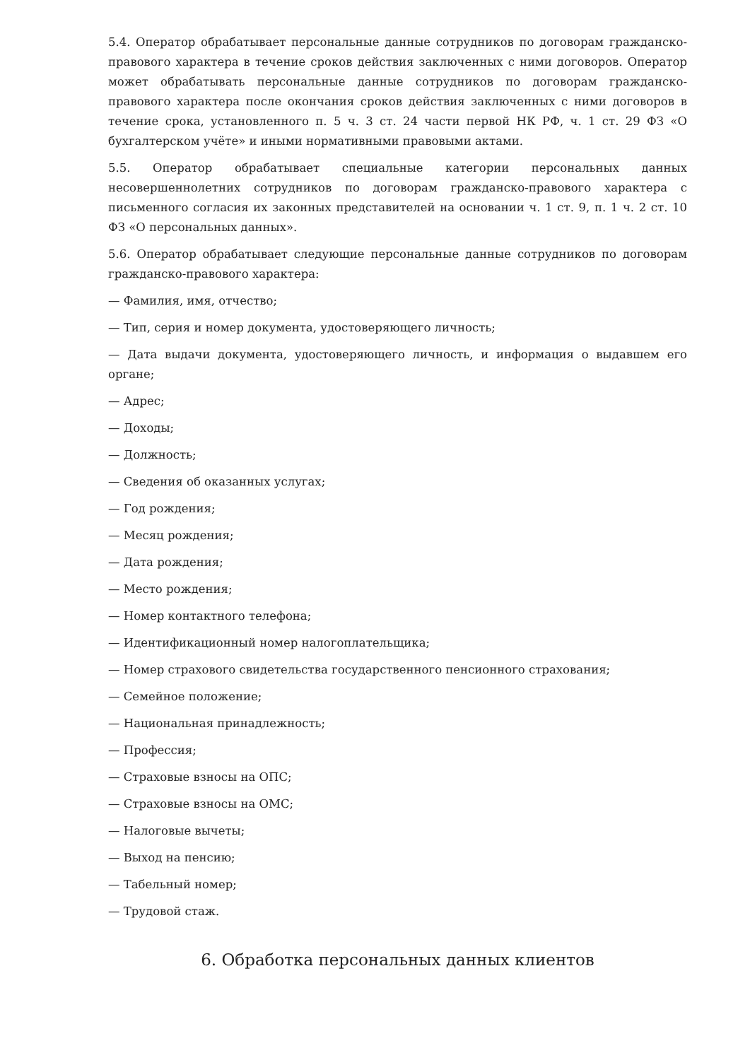5.4. Оператор обрабатывает персональные данные сотрудников по договорам гражданско-правового характера в течение сроков действия заключенных с ними договоров. Оператор может обрабатывать персональные данные сотрудников по договорам гражданско-правового характера после окончания сроков действия заключенных с ними договоров в течение срока, установленного п. 5 ч. 3 ст. 24 части первой НК РФ, ч. 1 ст. 29 ФЗ «О бухгалтерском учёте» и иными нормативными правовыми актами.
5.5. Оператор обрабатывает специальные категории персональных данных несовершеннолетних сотрудников по договорам гражданско-правового характера с письменного согласия их законных представителей на основании ч. 1 ст. 9, п. 1 ч. 2 ст. 10 ФЗ «О персональных данных».
5.6. Оператор обрабатывает следующие персональные данные сотрудников по договорам гражданско-правового характера:
— Фамилия, имя, отчество;
— Тип, серия и номер документа, удостоверяющего личность;
— Дата выдачи документа, удостоверяющего личность, и информация о выдавшем его органе;
— Адрес;
— Доходы;
— Должность;
— Сведения об оказанных услугах;
— Год рождения;
— Месяц рождения;
— Дата рождения;
— Место рождения;
— Номер контактного телефона;
— Идентификационный номер налогоплательщика;
— Номер страхового свидетельства государственного пенсионного страхования;
— Семейное положение;
— Национальная принадлежность;
— Профессия;
— Страховые взносы на ОПС;
— Страховые взносы на ОМС;
— Налоговые вычеты;
— Выход на пенсию;
— Табельный номер;
— Трудовой стаж.
6. Обработка персональных данных клиентов